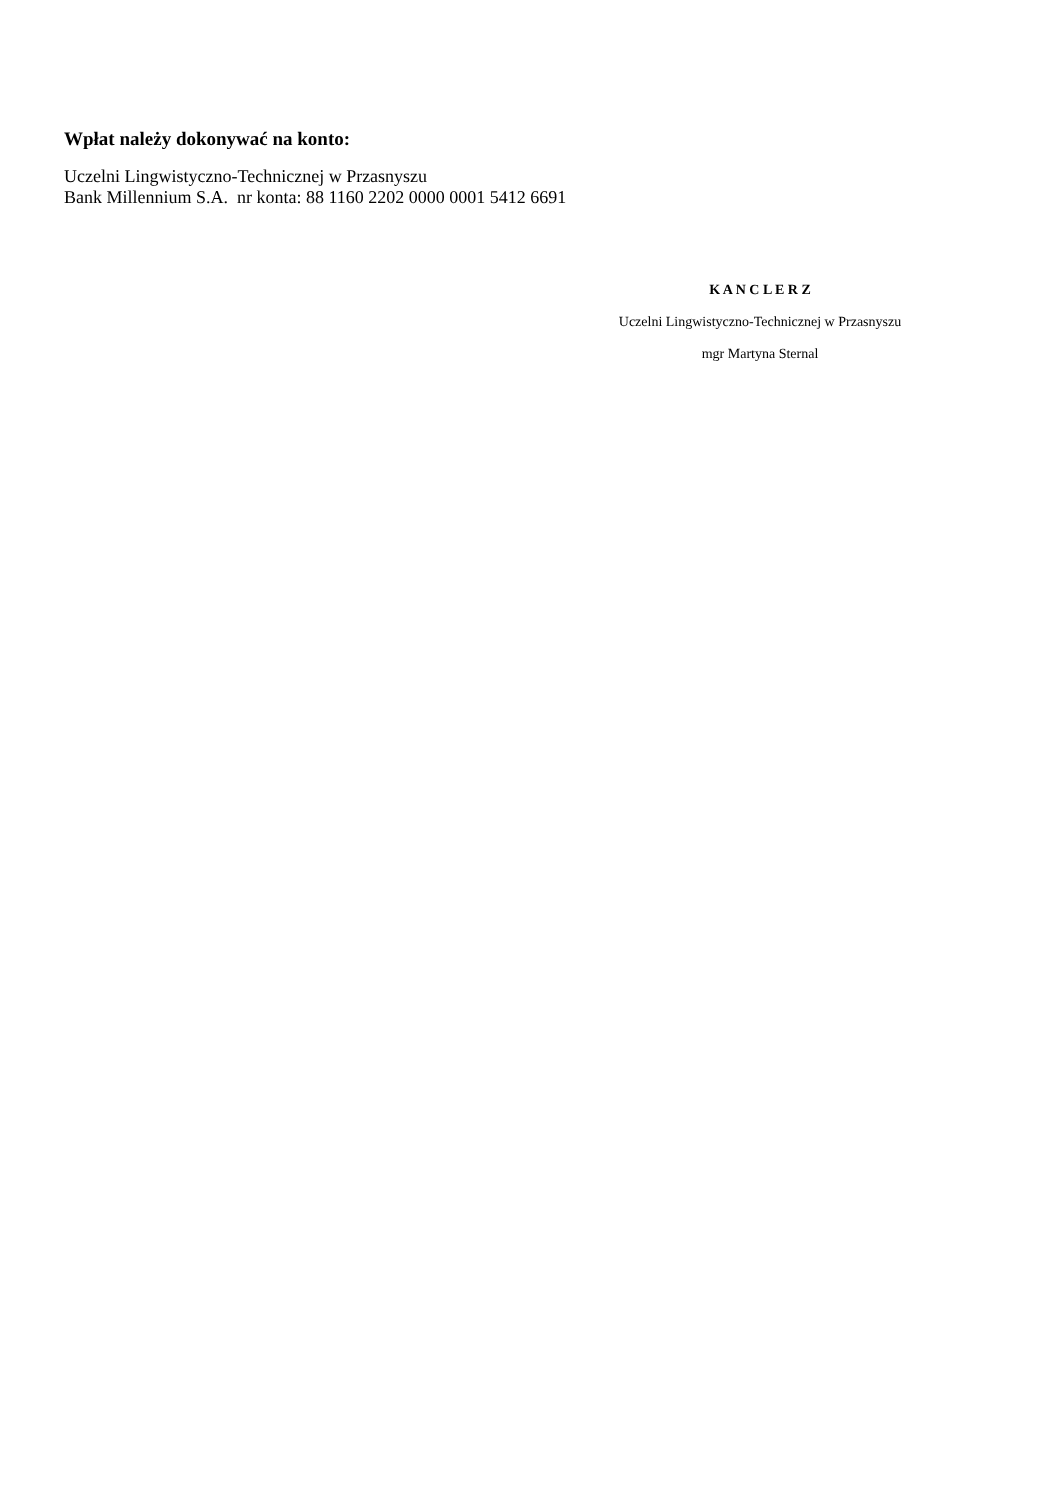Wpłat należy dokonywać na konto:
Uczelni Lingwistyczno-Technicznej w Przasnyszu
Bank Millennium S.A. nr konta: 88 1160 2202 0000 0001 5412 6691
K A N C L E R Z
Uczelni Lingwistyczno-Technicznej w Przasnyszu
mgr Martyna Sternal